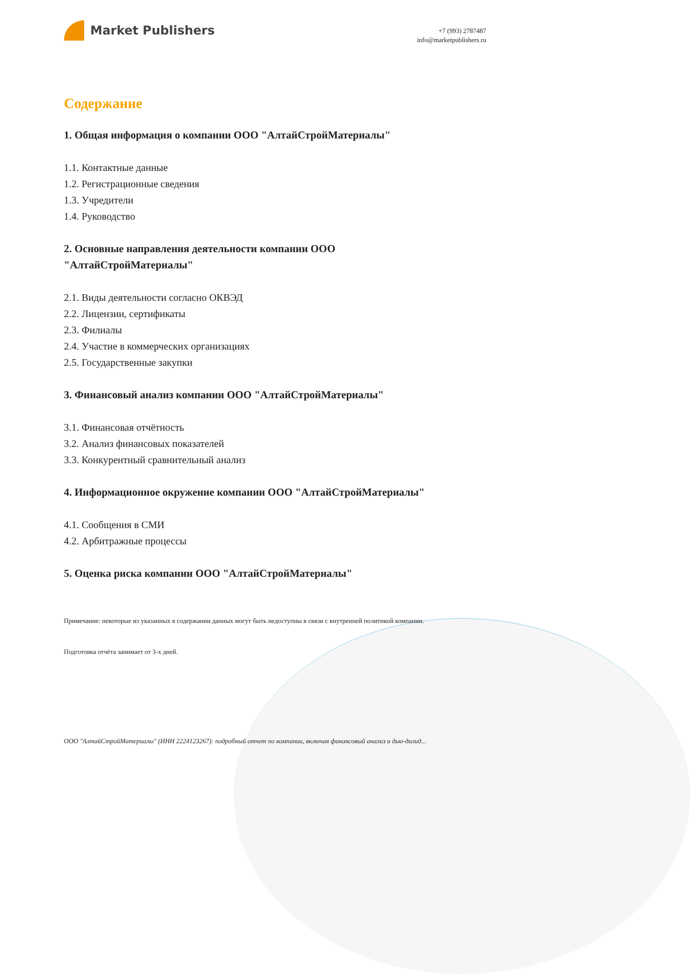Market Publishers
+7 (993) 2787487
info@marketpublishers.ru
Содержание
1. Общая информация о компании ООО "АлтайСтройМатериалы"
1.1. Контактные данные
1.2. Регистрационные сведения
1.3. Учредители
1.4. Руководство
2. Основные направления деятельности компании ООО
"АлтайСтройМатериалы"
2.1. Виды деятельности согласно ОКВЭД
2.2. Лицензии, сертификаты
2.3. Филиалы
2.4. Участие в коммерческих организациях
2.5. Государственные закупки
3. Финансовый анализ компании ООО "АлтайСтройМатериалы"
3.1. Финансовая отчётность
3.2. Анализ финансовых показателей
3.3. Конкурентный сравнительный анализ
4. Информационное окружение компании ООО "АлтайСтройМатериалы"
4.1. Сообщения в СМИ
4.2. Арбитражные процессы
5. Оценка риска компании ООО "АлтайСтройМатериалы"
Примечание: некоторые из указанных в содержании данных могут быть недоступны в связи с внутренней политикой компании.
Подготовка отчёта занимает от 3-х дней.
ООО "АлтайСтройМатериалы" (ИНН 2224123267): подробный отчет по компании, включая финансовый анализ и дью-дилид...